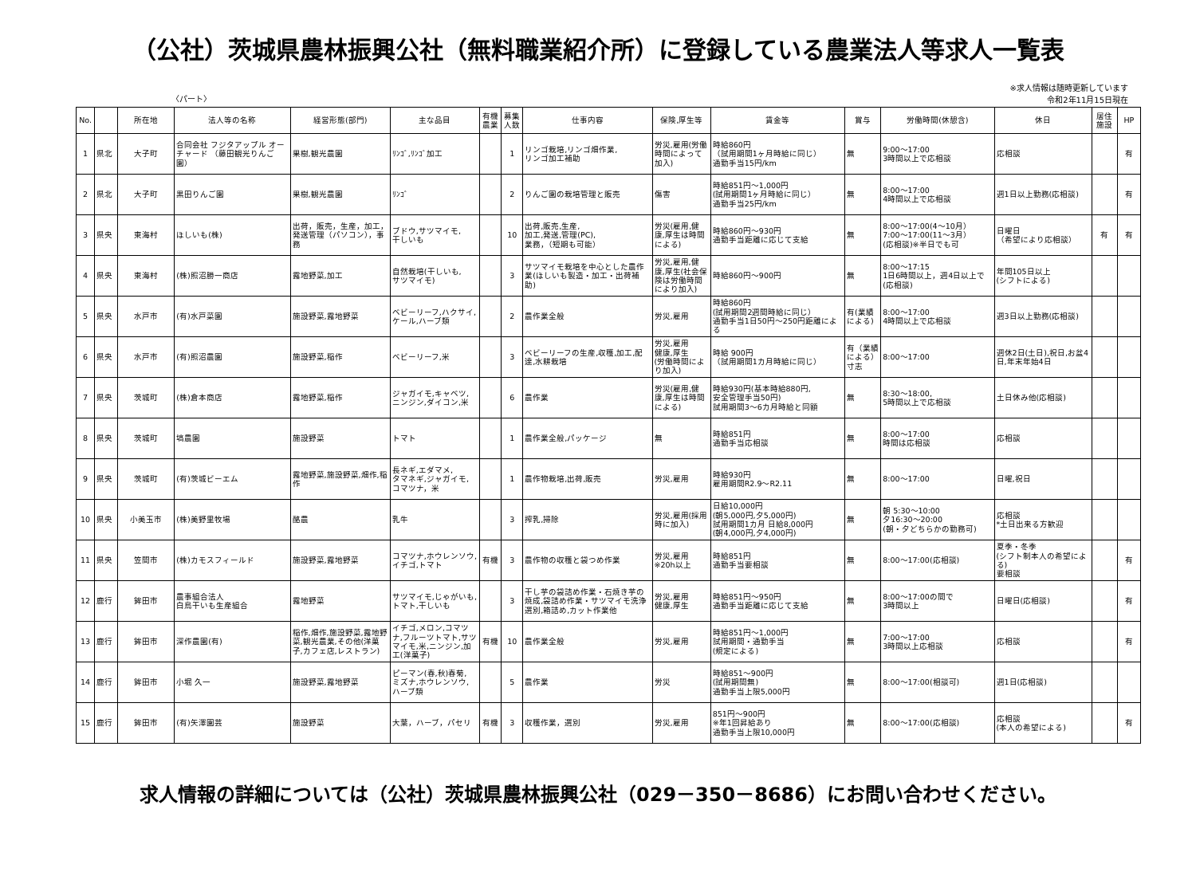（公社）茨城県農林振興公社（無料職業紹介所）に登録している農業法人等求人一覧表
〈パート〉
※求人情報は随時更新しています
令和2年11月15日現在
| No. | | 所在地 | 法人等の名称 | 経営形態(部門) | 主な品目 | 有機農業 | 募集人数 | 仕事内容 | 保険,厚生等 | 賃金等 | 賞与 | 労働時間(休憩含) | 休日 | 居住施設 | HP |
| --- | --- | --- | --- | --- | --- | --- | --- | --- | --- | --- | --- | --- | --- | --- | --- |
| 1 | 県北 | 大子町 | 合同会社 フジタアップル オーチャード （藤田観光りんご園） | 果樹,観光農園 | ﾘﾝｺﾞ,ﾘﾝｺﾞ加工 | | 1 | リンゴ栽培,リンゴ畑作業, リンゴ加工補助 | 労災,雇用(労働時間によって加入) | 時給860円 （試用期間1ヶ月時給に同じ） 通勤手当15円/km | 無 | 9:00～17:00 3時間以上で応相談 | 応相談 | | 有 |
| 2 | 県北 | 大子町 | 黒田りんご園 | 果樹,観光農園 | ﾘﾝｺﾞ | | 2 | りんご園の栽培管理と販売 | 傷害 | 時給851円～1,000円 (試用期間1ヶ月時給に同じ） 通勤手当25円/km | 無 | 8:00～17:00 4時間以上で応相談 | 週1日以上勤務(応相談) | | 有 |
| 3 | 県央 | 東海村 | ほしいも(株) | 出荷，販売，生産，加工，発送管理（パソコン），事務 | ブドウ,サツマイモ, 干しいも | | 10 | 出荷,販売,生産, 加工,発送,管理(PC), 業務，（短期も可能） | 労災(雇用,健康,厚生は時間による) | 時給860円～930円 通勤手当距離に応じて支給 | 無 | 8:00～17:00(4～10月） 7:00～17:00(11～3月） (応相談)※半日でも可 | 日曜日 （希望により応相談） | 有 | 有 |
| 4 | 県央 | 東海村 | (株)照沼勝一商店 | 露地野菜,加工 | 自然栽培(干しいも, サツマイモ) | | 3 | サツマイモ栽培を中心とした農作業(ほしいも製造・加工・出荷補助) | 労災,雇用,健康,厚生(社会保険は労働時間により加入) | 時給860円～900円 | 無 | 8:00～17:15 1日6時間以上，週4日以上で(応相談) | 年間105日以上 (シフトによる) | | |
| 5 | 県央 | 水戸市 | (有)水戸菜園 | 施設野菜,露地野菜 | ベビーリーフ,ハクサイ,ケール,ハーブ類 | | 2 | 農作業全般 | 労災,雇用 | 時給860円 (試用期間2週間時給に同じ） 通勤手当1日50円～250円距離による | 有(業績による) | 8:00～17:00 4時間以上で応相談 | 週3日以上勤務(応相談) | | |
| 6 | 県央 | 水戸市 | (有)照沼農園 | 施設野菜,稲作 | ベビーリーフ,米 | | 3 | ベビーリーフの生産,収穫,加工,配達,水耕栽培 | 労災,雇用 健康,厚生 (労働時間により加入) | 時給 900円 （試用期間1カ月時給に同じ） | 有（業績による）寸志 | 8:00～17:00 | 週休2日(土日),祝日,お盆4日,年末年始4日 | | |
| 7 | 県央 | 茨城町 | (株)倉本商店 | 露地野菜,稲作 | ジャガイモ,キャベツ, ニンジン,ダイコン,米 | | 6 | 農作業 | 労災(雇用,健康,厚生は時間による) | 時給930円(基本時給880円, 安全管理手当50円) 試用期間3～6カ月時給と同額 | 無 | 8:30～18:00, 5時間以上で応相談 | 土日休み他(応相談) | | |
| 8 | 県央 | 茨城町 | 塙農園 | 施設野菜 | トマト | | 1 | 農作業全般,パッケージ | 無 | 時給851円 通勤手当応相談 | 無 | 8:00～17:00 時間は応相談 | 応相談 | | |
| 9 | 県央 | 茨城町 | (有)茨城ビーエム | 露地野菜,施設野菜,畑作,稲作 | 長ネギ,エダマメ, タマネギ,ジャガイモ, コマツナ，米 | | 1 | 農作物栽培,出荷,販売 | 労災,雇用 | 時給930円 雇用期間R2.9～R2.11 | 無 | 8:00～17:00 | 日曜,祝日 | | |
| 10 | 県央 | 小美玉市 | (株)美野里牧場 | 酪農 | 乳牛 | | 3 | 搾乳,掃除 | 労災,雇用(採用時に加入) | 日給10,000円 (朝5,000円,夕5,000円) 試用期間1カ月 日給8,000円 (朝4,000円,夕4,000円) | 無 | 朝 5:30～10:00 夕16:30～20:00 (朝・夕どちらかの勤務可) | 応相談 *土日出来る方歓迎 | | |
| 11 | 県央 | 笠間市 | (株)カモスフィールド | 施設野菜,露地野菜 | コマツナ,ホウレンソウ, イチゴ,トマト | 有機 | 3 | 農作物の収穫と袋つめ作業 | 労災,雇用 ※20h以上 | 時給851円 通勤手当要相談 | 無 | 8:00～17:00(応相談) | 夏季・冬季 (シフト制本人の希望による) 要相談 | | 有 |
| 12 | 鹿行 | 鉾田市 | 農事組合法人 白鳥干いも生産組合 | 露地野菜 | サツマイモ,じゃがいも, トマト,干しいも | | 3 | 干し芋の袋詰め作業・石焼き芋の焼成,袋詰め作業・サツマイモ洗浄選別,箱詰め,カット作業他 | 労災,雇用 健康,厚生 | 時給851円～950円 通勤手当距離に応じて支給 | 無 | 8:00～17:00の間で 3時間以上 | 日曜日(応相談) | | 有 |
| 13 | 鹿行 | 鉾田市 | 深作農園(有) | 稲作,畑作,施設野菜,露地野菜,観光農業,その他(洋菓子,カフェ店,レストラン) | イチゴ,メロン,コマツナ,フルーツトマト,サツマイモ,米,ニンジン,加工(洋菓子) | 有機 | 10 | 農作業全般 | 労災,雇用 | 時給851円～1,000円 試用期間・通勤手当 (規定による) | 無 | 7:00～17:00 3時間以上応相談 | 応相談 | | 有 |
| 14 | 鹿行 | 鉾田市 | 小堀 久一 | 施設野菜,露地野菜 | ピーマン(春,秋)春菊, ミズナ,ホウレンソウ, ハーブ類 | | 5 | 農作業 | 労災 | 時給851～900円 (試用期間無) 通勤手当上限5,000円 | 無 | 8:00～17:00(相談可) | 週1日(応相談) | | |
| 15 | 鹿行 | 鉾田市 | (有)矢澤園芸 | 施設野菜 | 大葉，ハーブ，パセリ | 有機 | 3 | 収穫作業，選別 | 労災,雇用 | 851円～900円 ※年1回昇給あり 通勤手当上限10,000円 | 無 | 8:00～17:00(応相談) | 応相談 (本人の希望による) | | 有 |
求人情報の詳細については（公社）茨城県農林振興公社（029－350－8686）にお問い合わせください。